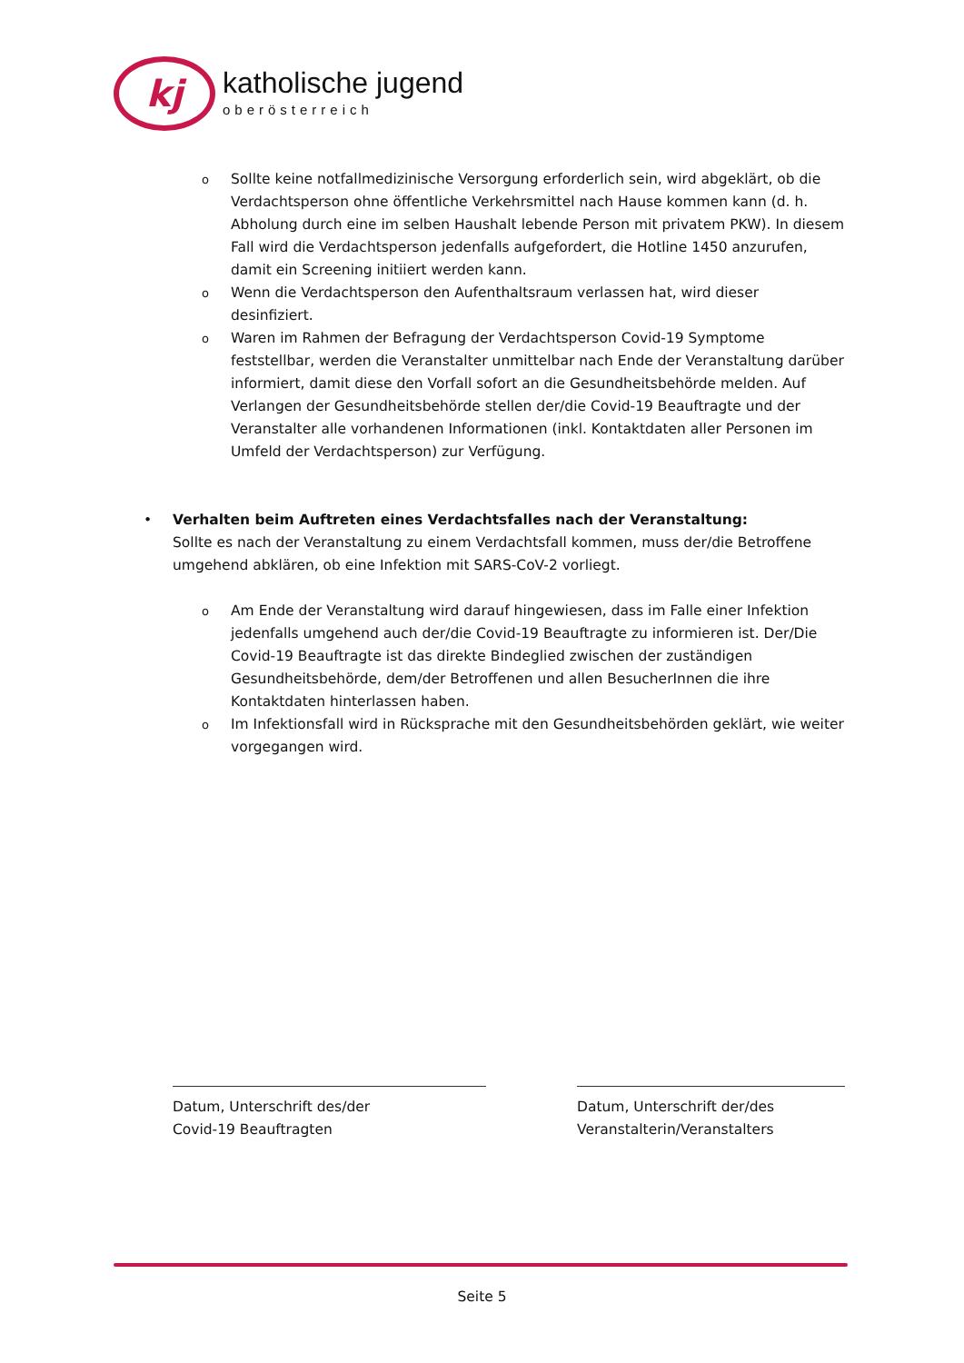kj
katholische jugend
oberösterreich
o Sollte keine notfallmedizinische Versorgung erforderlich sein, wird abgeklärt, ob die Verdachtsperson ohne öffentliche Verkehrsmittel nach Hause kommen kann (d. h. Abholung durch eine im selben Haushalt lebende Person mit privatem PKW). In diesem Fall wird die Verdachtsperson jedenfalls aufgefordert, die Hotline 1450 anzurufen, damit ein Screening initiiert werden kann.
o Wenn die Verdachtsperson den Aufenthaltsraum verlassen hat, wird dieser desinfiziert.
o Waren im Rahmen der Befragung der Verdachtsperson Covid-19 Symptome feststellbar, werden die Veranstalter unmittelbar nach Ende der Veranstaltung darüber informiert, damit diese den Vorfall sofort an die Gesundheitsbehörde melden. Auf Verlangen der Gesundheitsbehörde stellen der/die Covid-19 Beauftragte und der Veranstalter alle vorhandenen Informationen (inkl. Kontaktdaten aller Personen im Umfeld der Verdachtsperson) zur Verfügung.
• Verhalten beim Auftreten eines Verdachtsfalles nach der Veranstaltung:
Sollte es nach der Veranstaltung zu einem Verdachtsfall kommen, muss der/die Betroffene umgehend abklären, ob eine Infektion mit SARS-CoV-2 vorliegt.
o Am Ende der Veranstaltung wird darauf hingewiesen, dass im Falle einer Infektion jedenfalls umgehend auch der/die Covid-19 Beauftragte zu informieren ist. Der/Die Covid-19 Beauftragte ist das direkte Bindeglied zwischen der zuständigen Gesundheitsbehörde, dem/der Betroffenen und allen BesucherInnen die ihre Kontaktdaten hinterlassen haben.
o Im Infektionsfall wird in Rücksprache mit den Gesundheitsbehörden geklärt, wie weiter vorgegangen wird.
Datum, Unterschrift des/der
Covid-19 Beauftragten
Datum, Unterschrift der/des
Veranstalterin/Veranstalters
Seite 5